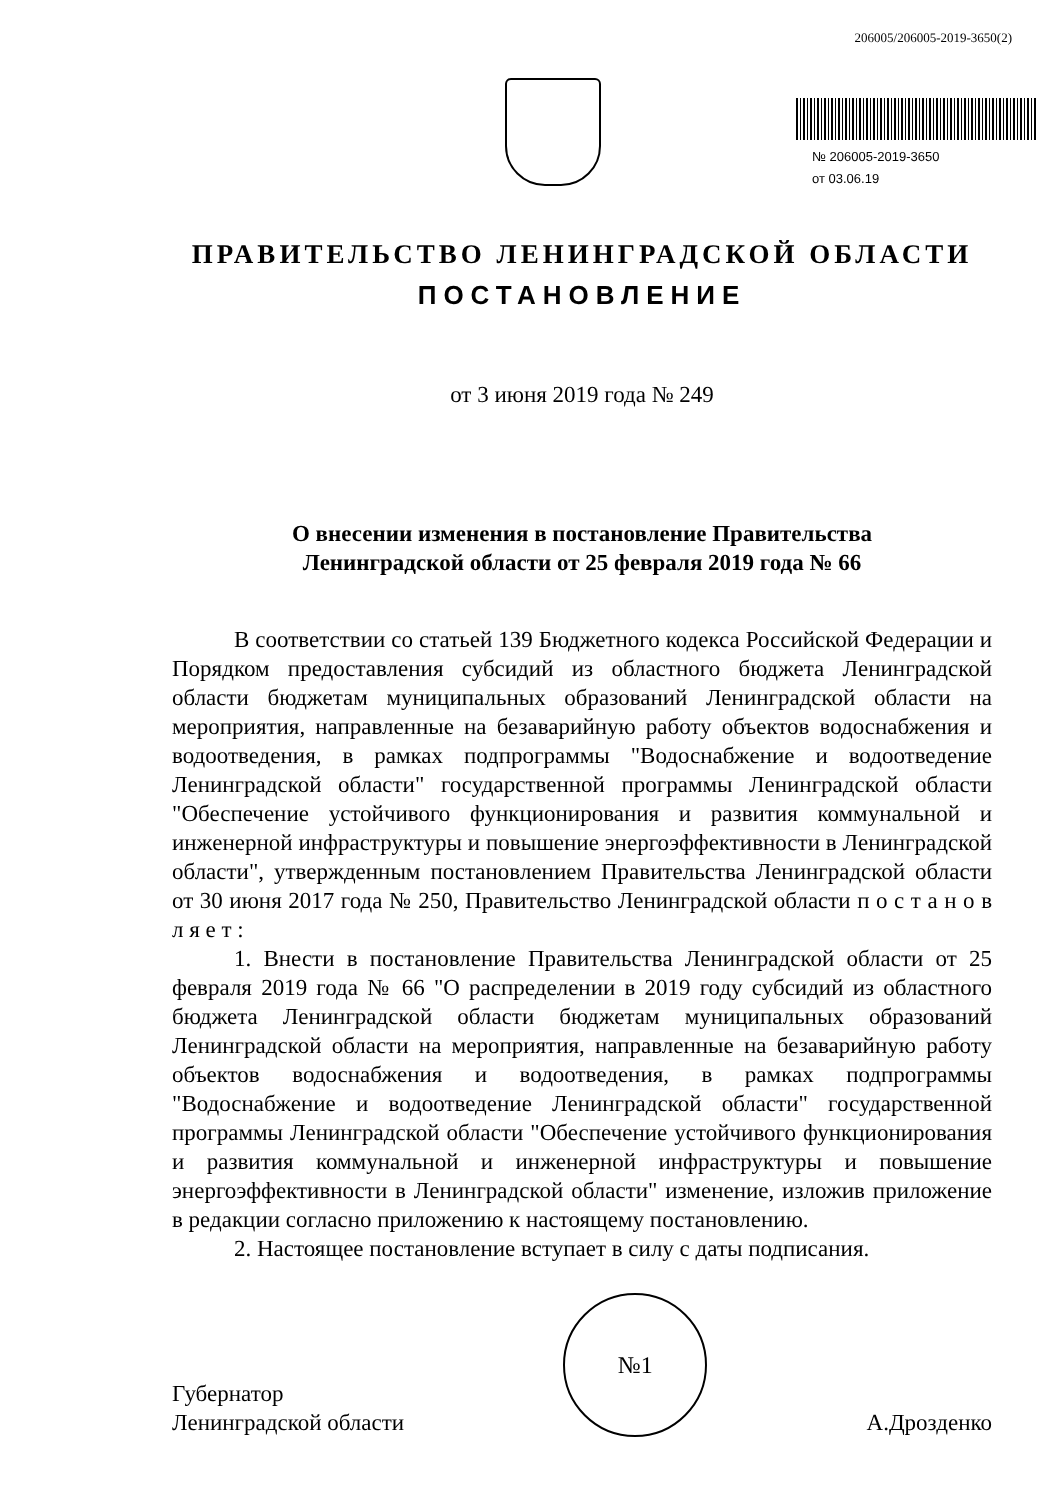206005/206005-2019-3650(2)
№ 206005-2019-3650
от 03.06.19
ПРАВИТЕЛЬСТВО ЛЕНИНГРАДСКОЙ ОБЛАСТИ
ПОСТАНОВЛЕНИЕ
от 3 июня 2019 года № 249
О внесении изменения в постановление Правительства
Ленинградской области от 25 февраля 2019 года № 66
В соответствии со статьей 139 Бюджетного кодекса Российской Федерации и Порядком предоставления субсидий из областного бюджета Ленинградской области бюджетам муниципальных образований Ленинградской области на мероприятия, направленные на безаварийную работу объектов водоснабжения и водоотведения, в рамках подпрограммы "Водоснабжение и водоотведение Ленинградской области" государственной программы Ленинградской области "Обеспечение устойчивого функционирования и развития коммунальной и инженерной инфраструктуры и повышение энергоэффективности в Ленинградской области", утвержденным постановлением Правительства Ленинградской области от 30 июня 2017 года № 250, Правительство Ленинградской области п о с т а н о в л я е т :
1. Внести в постановление Правительства Ленинградской области от 25 февраля 2019 года № 66 "О распределении в 2019 году субсидий из областного бюджета Ленинградской области бюджетам муниципальных образований Ленинградской области на мероприятия, направленные на безаварийную работу объектов водоснабжения и водоотведения, в рамках подпрограммы "Водоснабжение и водоотведение Ленинградской области" государственной программы Ленинградской области "Обеспечение устойчивого функционирования и развития коммунальной и инженерной инфраструктуры и повышение энергоэффективности в Ленинградской области" изменение, изложив приложение в редакции согласно приложению к настоящему постановлению.
2. Настоящее постановление вступает в силу с даты подписания.
Губернатор
Ленинградской области
№1
А.Дрозденко